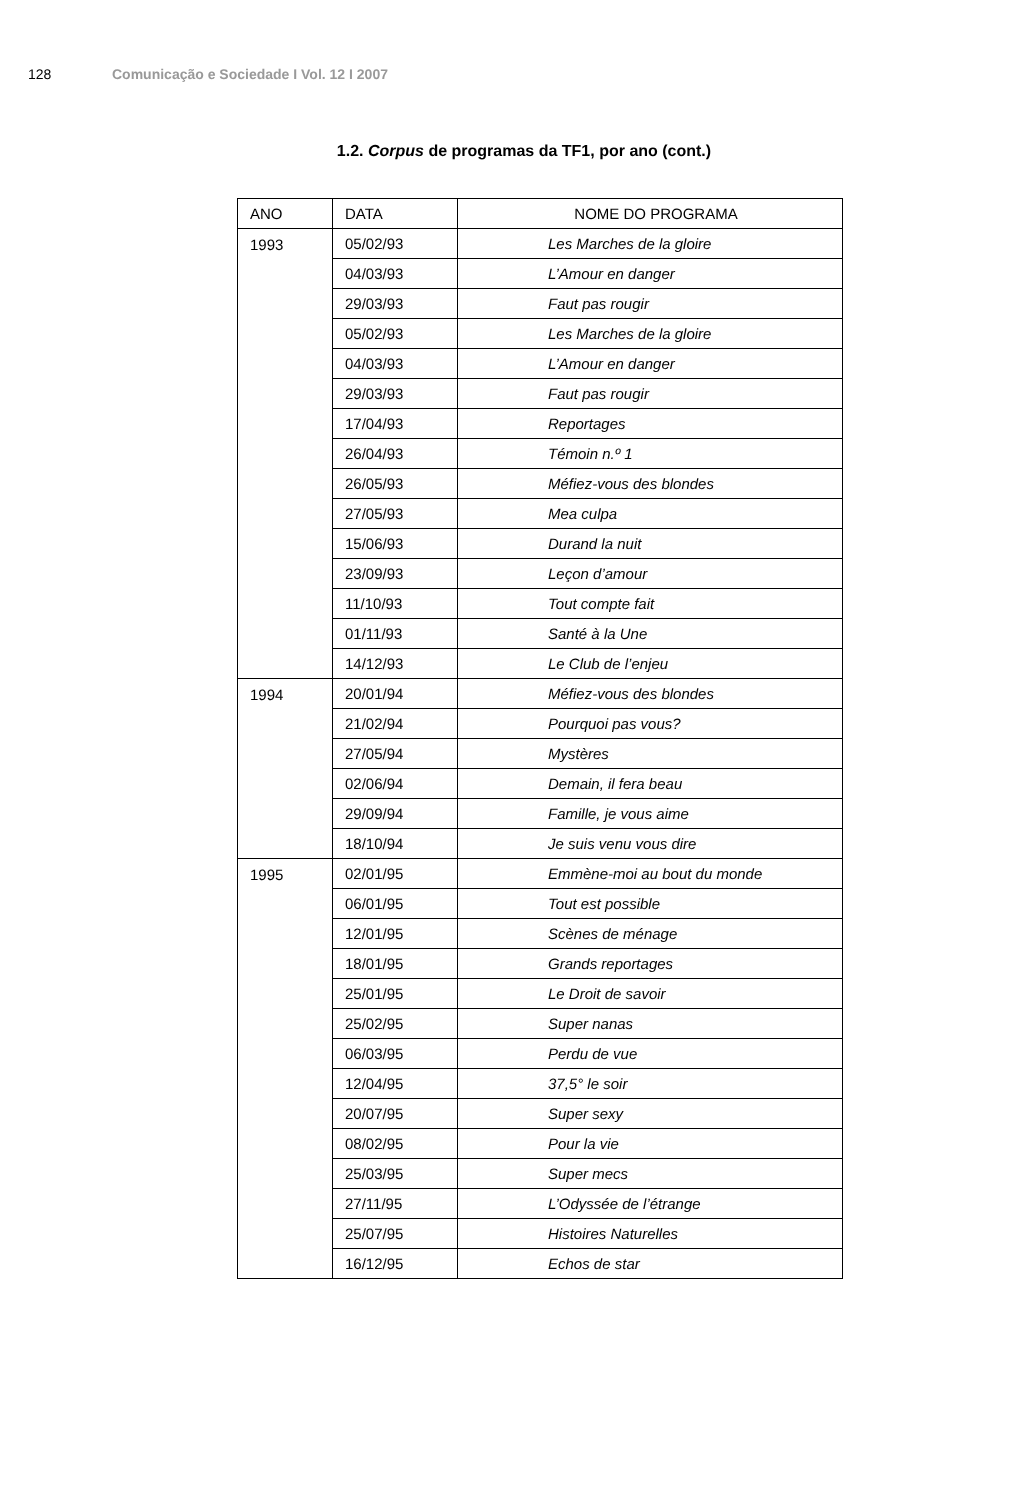128 Comunicação e Sociedade I Vol. 12 I 2007
1.2. Corpus de programas da TF1, por ano (cont.)
| ANO | DATA | NOME DO PROGRAMA |
| --- | --- | --- |
| 1993 | 05/02/93 | Les Marches de la gloire |
| | 04/03/93 | L’Amour en danger |
| | 29/03/93 | Faut pas rougir |
| | 05/02/93 | Les Marches de la gloire |
| | 04/03/93 | L’Amour en danger |
| | 29/03/93 | Faut pas rougir |
| | 17/04/93 | Reportages |
| | 26/04/93 | Témoin n.º 1 |
| | 26/05/93 | Méfiez-vous des blondes |
| | 27/05/93 | Mea culpa |
| | 15/06/93 | Durand la nuit |
| | 23/09/93 | Leçon d’amour |
| | 11/10/93 | Tout compte fait |
| | 01/11/93 | Santé à la Une |
| | 14/12/93 | Le Club de l’enjeu |
| 1994 | 20/01/94 | Méfiez-vous des blondes |
| | 21/02/94 | Pourquoi pas vous? |
| | 27/05/94 | Mystères |
| | 02/06/94 | Demain, il fera beau |
| | 29/09/94 | Famille, je vous aime |
| | 18/10/94 | Je suis venu vous dire |
| 1995 | 02/01/95 | Emmène-moi au bout du monde |
| | 06/01/95 | Tout est possible |
| | 12/01/95 | Scènes de ménage |
| | 18/01/95 | Grands reportages |
| | 25/01/95 | Le Droit de savoir |
| | 25/02/95 | Super nanas |
| | 06/03/95 | Perdu de vue |
| | 12/04/95 | 37,5° le soir |
| | 20/07/95 | Super sexy |
| | 08/02/95 | Pour la vie |
| | 25/03/95 | Super mecs |
| | 27/11/95 | L’Odyssée de l’étrange |
| | 25/07/95 | Histoires Naturelles |
| | 16/12/95 | Echos de star |